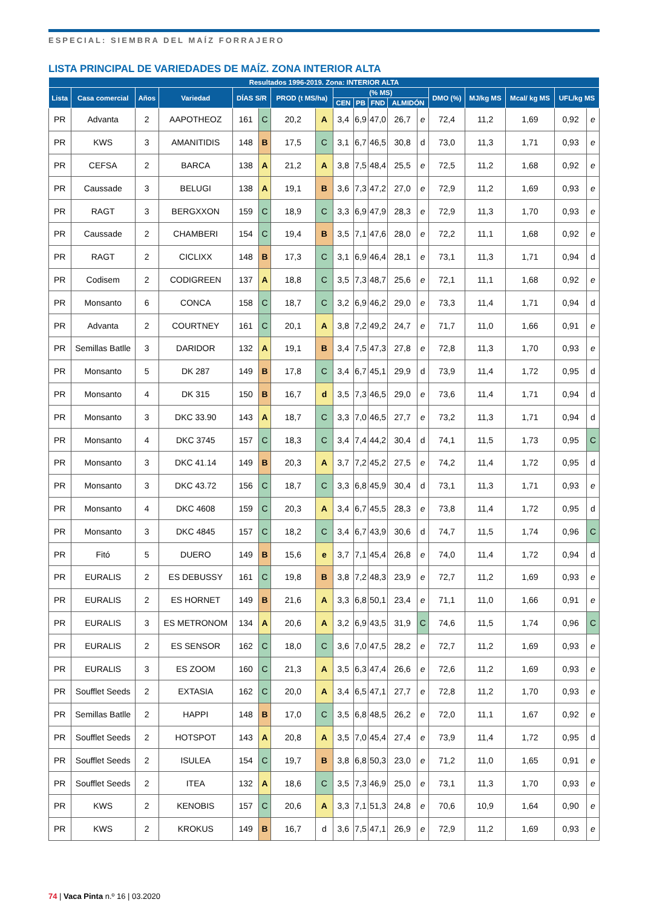ESPECIAL: SIEMBRA DEL MAÍZ FORRAJERO
LISTA PRINCIPAL DE VARIEDADES DE MAÍZ. ZONA INTERIOR ALTA
| Resultados 1996-2019. Zona: INTERIOR ALTA | | | | | | | | | | | | | | | | | |
| --- | --- | --- | --- | --- | --- | --- | --- | --- | --- | --- | --- | --- | --- | --- | --- | --- | --- |
| Lista | Casa comercial | Años | Variedad | DÍAS S/R | | PROD (t MS/ha) | | (% MS) | | | | | DMO (%) | MJ/kg MS | Mcal/ kg MS | UFL/kg MS | |
| | | | | | | | | CEN | PB | FND | ALMIDÓN | | | | | | |
| PR | Advanta | 2 | AAPOTHEOZ | 161 | C | 20,2 | A | 3,4 | 6,9 | 47,0 | 26,7 | e | 72,4 | 11,2 | 1,69 | 0,92 | e |
| PR | KWS | 3 | AMANITIDIS | 148 | B | 17,5 | C | 3,1 | 6,7 | 46,5 | 30,8 | d | 73,0 | 11,3 | 1,71 | 0,93 | e |
| PR | CEFSA | 2 | BARCA | 138 | A | 21,2 | A | 3,8 | 7,5 | 48,4 | 25,5 | e | 72,5 | 11,2 | 1,68 | 0,92 | e |
| PR | Caussade | 3 | BELUGI | 138 | A | 19,1 | B | 3,6 | 7,3 | 47,2 | 27,0 | e | 72,9 | 11,2 | 1,69 | 0,93 | e |
| PR | RAGT | 3 | BERGXXON | 159 | C | 18,9 | C | 3,3 | 6,9 | 47,9 | 28,3 | e | 72,9 | 11,3 | 1,70 | 0,93 | e |
| PR | Caussade | 2 | CHAMBERI | 154 | C | 19,4 | B | 3,5 | 7,1 | 47,6 | 28,0 | e | 72,2 | 11,1 | 1,68 | 0,92 | e |
| PR | RAGT | 2 | CICLIXX | 148 | B | 17,3 | C | 3,1 | 6,9 | 46,4 | 28,1 | e | 73,1 | 11,3 | 1,71 | 0,94 | d |
| PR | Codisem | 2 | CODIGREEN | 137 | A | 18,8 | C | 3,5 | 7,3 | 48,7 | 25,6 | e | 72,1 | 11,1 | 1,68 | 0,92 | e |
| PR | Monsanto | 6 | CONCA | 158 | C | 18,7 | C | 3,2 | 6,9 | 46,2 | 29,0 | e | 73,3 | 11,4 | 1,71 | 0,94 | d |
| PR | Advanta | 2 | COURTNEY | 161 | C | 20,1 | A | 3,8 | 7,2 | 49,2 | 24,7 | e | 71,7 | 11,0 | 1,66 | 0,91 | e |
| PR | Semillas Batlle | 3 | DARIDOR | 132 | A | 19,1 | B | 3,4 | 7,5 | 47,3 | 27,8 | e | 72,8 | 11,3 | 1,70 | 0,93 | e |
| PR | Monsanto | 5 | DK 287 | 149 | B | 17,8 | C | 3,4 | 6,7 | 45,1 | 29,9 | d | 73,9 | 11,4 | 1,72 | 0,95 | d |
| PR | Monsanto | 4 | DK 315 | 150 | B | 16,7 | d | 3,5 | 7,3 | 46,5 | 29,0 | e | 73,6 | 11,4 | 1,71 | 0,94 | d |
| PR | Monsanto | 3 | DKC 33.90 | 143 | A | 18,7 | C | 3,3 | 7,0 | 46,5 | 27,7 | e | 73,2 | 11,3 | 1,71 | 0,94 | d |
| PR | Monsanto | 4 | DKC 3745 | 157 | C | 18,3 | C | 3,4 | 7,4 | 44,2 | 30,4 | d | 74,1 | 11,5 | 1,73 | 0,95 | C |
| PR | Monsanto | 3 | DKC 41.14 | 149 | B | 20,3 | A | 3,7 | 7,2 | 45,2 | 27,5 | e | 74,2 | 11,4 | 1,72 | 0,95 | d |
| PR | Monsanto | 3 | DKC 43.72 | 156 | C | 18,7 | C | 3,3 | 6,8 | 45,9 | 30,4 | d | 73,1 | 11,3 | 1,71 | 0,93 | e |
| PR | Monsanto | 4 | DKC 4608 | 159 | C | 20,3 | A | 3,4 | 6,7 | 45,5 | 28,3 | e | 73,8 | 11,4 | 1,72 | 0,95 | d |
| PR | Monsanto | 3 | DKC 4845 | 157 | C | 18,2 | C | 3,4 | 6,7 | 43,9 | 30,6 | d | 74,7 | 11,5 | 1,74 | 0,96 | C |
| PR | Fitó | 5 | DUERO | 149 | B | 15,6 | e | 3,7 | 7,1 | 45,4 | 26,8 | e | 74,0 | 11,4 | 1,72 | 0,94 | d |
| PR | EURALIS | 2 | ES DEBUSSY | 161 | C | 19,8 | B | 3,8 | 7,2 | 48,3 | 23,9 | e | 72,7 | 11,2 | 1,69 | 0,93 | e |
| PR | EURALIS | 2 | ES HORNET | 149 | B | 21,6 | A | 3,3 | 6,8 | 50,1 | 23,4 | e | 71,1 | 11,0 | 1,66 | 0,91 | e |
| PR | EURALIS | 3 | ES METRONOM | 134 | A | 20,6 | A | 3,2 | 6,9 | 43,5 | 31,9 | C | 74,6 | 11,5 | 1,74 | 0,96 | C |
| PR | EURALIS | 2 | ES SENSOR | 162 | C | 18,0 | C | 3,6 | 7,0 | 47,5 | 28,2 | e | 72,7 | 11,2 | 1,69 | 0,93 | e |
| PR | EURALIS | 3 | ES ZOOM | 160 | C | 21,3 | A | 3,5 | 6,3 | 47,4 | 26,6 | e | 72,6 | 11,2 | 1,69 | 0,93 | e |
| PR | Soufflet Seeds | 2 | EXTASIA | 162 | C | 20,0 | A | 3,4 | 6,5 | 47,1 | 27,7 | e | 72,8 | 11,2 | 1,70 | 0,93 | e |
| PR | Semillas Batlle | 2 | HAPPI | 148 | B | 17,0 | C | 3,5 | 6,8 | 48,5 | 26,2 | e | 72,0 | 11,1 | 1,67 | 0,92 | e |
| PR | Soufflet Seeds | 2 | HOTSPOT | 143 | A | 20,8 | A | 3,5 | 7,0 | 45,4 | 27,4 | e | 73,9 | 11,4 | 1,72 | 0,95 | d |
| PR | Soufflet Seeds | 2 | ISULEA | 154 | C | 19,7 | B | 3,8 | 6,8 | 50,3 | 23,0 | e | 71,2 | 11,0 | 1,65 | 0,91 | e |
| PR | Soufflet Seeds | 2 | ITEA | 132 | A | 18,6 | C | 3,5 | 7,3 | 46,9 | 25,0 | e | 73,1 | 11,3 | 1,70 | 0,93 | e |
| PR | KWS | 2 | KENOBIS | 157 | C | 20,6 | A | 3,3 | 7,1 | 51,3 | 24,8 | e | 70,6 | 10,9 | 1,64 | 0,90 | e |
| PR | KWS | 2 | KROKUS | 149 | B | 16,7 | d | 3,6 | 7,5 | 47,1 | 26,9 | e | 72,9 | 11,2 | 1,69 | 0,93 | e |
74 | Vaca Pinta n.º 16 | 03.2020